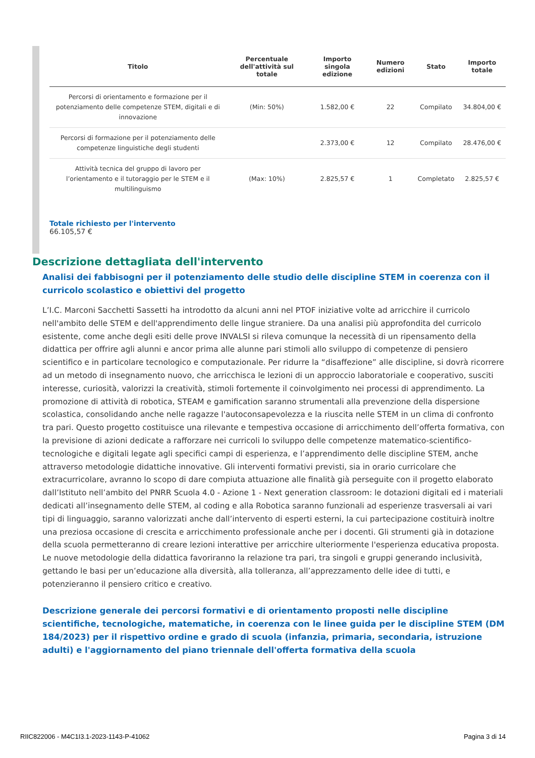| Titolo | Percentuale dell'attività sul totale | Importo singola edizione | Numero edizioni | Stato | Importo totale |
| --- | --- | --- | --- | --- | --- |
| Percorsi di orientamento e formazione per il potenziamento delle competenze STEM, digitali e di innovazione | (Min: 50%) | 1.582,00 € | 22 | Compilato | 34.804,00 € |
| Percorsi di formazione per il potenziamento delle competenze linguistiche degli studenti | | 2.373,00 € | 12 | Compilato | 28.476,00 € |
| Attività tecnica del gruppo di lavoro per l’orientamento e il tutoraggio per le STEM e il multilinguismo | (Max: 10%) | 2.825,57 € | 1 | Completato | 2.825,57 € |
Totale richiesto per l'intervento
66.105,57 €
Descrizione dettagliata dell'intervento
Analisi dei fabbisogni per il potenziamento delle studio delle discipline STEM in coerenza con il curricolo scolastico e obiettivi del progetto
L’I.C. Marconi Sacchetti Sassetti ha introdotto da alcuni anni nel PTOF iniziative volte ad arricchire il curricolo nell'ambito delle STEM e dell'apprendimento delle lingue straniere. Da una analisi più approfondita del curricolo esistente, come anche degli esiti delle prove INVALSI si rileva comunque la necessità di un ripensamento della didattica per offrire agli alunni e ancor prima alle alunne pari stimoli allo sviluppo di competenze di pensiero scientifico e in particolare tecnologico e computazionale. Per ridurre la “disaffezione” alle discipline, si dovrà ricorrere ad un metodo di insegnamento nuovo, che arricchisca le lezioni di un approccio laboratoriale e cooperativo, susciti interesse, curiosità, valorizzi la creatività, stimoli fortemente il coinvolgimento nei processi di apprendimento. La promozione di attività di robotica, STEAM e gamification saranno strumentali alla prevenzione della dispersione scolastica, consolidando anche nelle ragazze l'autoconsapevolezza e la riuscita nelle STEM in un clima di confronto tra pari. Questo progetto costituisce una rilevante e tempestiva occasione di arricchimento dell’offerta formativa, con la previsione di azioni dedicate a rafforzare nei curricoli lo sviluppo delle competenze matematico-scientifico-tecnologiche e digitali legate agli specifici campi di esperienza, e l’apprendimento delle discipline STEM, anche attraverso metodologie didattiche innovative. Gli interventi formativi previsti, sia in orario curricolare che extracurricolare, avranno lo scopo di dare compiuta attuazione alle finalità già perseguite con il progetto elaborato dall’Istituto nell’ambito del PNRR Scuola 4.0 - Azione 1 - Next generation classroom: le dotazioni digitali ed i materiali dedicati all’insegnamento delle STEM, al coding e alla Robotica saranno funzionali ad esperienze trasversali ai vari tipi di linguaggio, saranno valorizzati anche dall’intervento di esperti esterni, la cui partecipazione costituirà inoltre una preziosa occasione di crescita e arricchimento professionale anche per i docenti. Gli strumenti già in dotazione della scuola permetteranno di creare lezioni interattive per arricchire ulteriormente l'esperienza educativa proposta. Le nuove metodologie della didattica favoriranno la relazione tra pari, tra singoli e gruppi generando inclusività, gettando le basi per un’educazione alla diversità, alla tolleranza, all’apprezzamento delle idee di tutti, e potenzieranno il pensiero critico e creativo.
Descrizione generale dei percorsi formativi e di orientamento proposti nelle discipline scientifiche, tecnologiche, matematiche, in coerenza con le linee guida per le discipline STEM (DM 184/2023) per il rispettivo ordine e grado di scuola (infanzia, primaria, secondaria, istruzione adulti) e l'aggiornamento del piano triennale dell'offerta formativa della scuola
RIIC822006 - M4C1I3.1-2023-1143-P-41062 Pagina 3 di 14